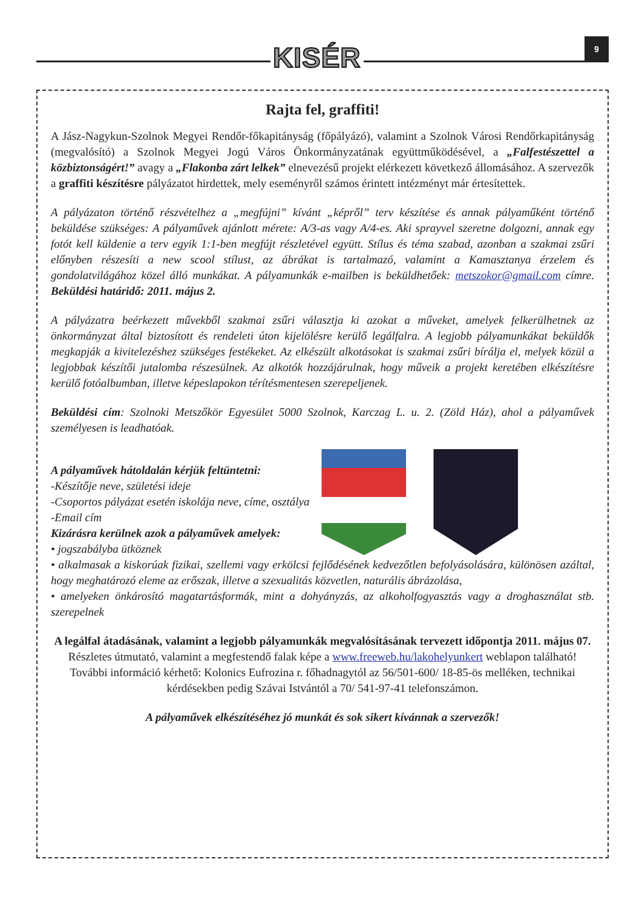KISÉR 9
Rajta fel, graffiti!
A Jász-Nagykun-Szolnok Megyei Rendőr-főkapitányság (főpályázó), valamint a Szolnok Városi Rendőrkapitányság (megvalósító) a Szolnok Megyei Jogú Város Önkormányzatának együttműködésével, a „Falfestészettel a közbiztonságért!” avagy a „Flakonba zárt lelkek” elnevezésű projekt elérkezett következő állomásához. A szervezők a graffiti készítésre pályázatot hirdettek, mely eseményről számos érintett intézményt már értesítettek.
A pályázaton történő részvételhez a „megfújni” kívánt „képről” terv készítése és annak pályaműként történő beküldése szükséges: A pályaművek ajánlott mérete: A/3-as vagy A/4-es. Aki sprayvel szeretne dolgozni, annak egy fotót kell küldenie a terv egyik 1:1-ben megfújt részletével együtt. Stílus és téma szabad, azonban a szakmai zsűri előnyben részesíti a new scool stílust, az ábrákat is tartalmazó, valamint a Kamasztanya érzelem és gondolatvilágához közel álló munkákat. A pályamunkák e-mailben is beküldhetőek: metszokor@gmail.com címre. Beküldési határidő: 2011. május 2.
A pályázatra beérkezett művekből szakmai zsűri választja ki azokat a műveket, amelyek felkerülhetnek az önkormányzat által biztosított és rendeleti úton kijelölésre kerülő legálfalra. A legjobb pályamunkákat beküldők megkapják a kivitelezéshez szükséges festékeket. Az elkészült alkotásokat is szakmai zsűri bírálja el, melyek közül a legjobbak készítői jutalomba részesülnek. Az alkotók hozzájárulnak, hogy műveik a projekt keretében elkészítésre kerülő fotóalbumban, illetve képeslapokon térítésmentesen szerepeljenek.
Beküldési cím: Szolnoki Metszőkör Egyesület 5000 Szolnok, Karczag L. u. 2. (Zöld Ház), ahol a pályaművek személyesen is leadhatóak.
A pályaművek hátoldalán kérjük feltüntetni:
-Készítője neve, születési ideje
-Csoportos pályázat esetén iskolája neve, címe, osztálya
-Email cím
Kizárásra kerülnek azok a pályaművek amelyek:
• jogszabályba ütköznek
• alkalmasak a kiskorúak fizikai, szellemi vagy erkölcsi fejlődésének kedvezőtlen befolyásolására, különösen azáltal, hogy meghatározó eleme az erőszak, illetve a szexualitás közvetlen, naturális ábrázolása,
• amelyeken önkárosító magatartásformák, mint a dohyányzás, az alkoholfogyasztás vagy a droghasználat stb. szerepelnek
A legálfal átadásának, valamint a legjobb pályamunkák megvalósításának tervezett időpontja 2011. május 07.
Részletes útmutató, valamint a megfestendő falak képe a www.freeweb.hu/lakohelyunkert weblapon található!
További információ kérhető: Kolonics Eufrozina r. főhadnagytól az 56/501-600/ 18-85-ös melléken, technikai kérdésekben pedig Szávai Istvántól a 70/ 541-97-41 telefonszámon.
A pályaművek elkészítéséhez jó munkát és sok sikert kívánnak a szervezők!